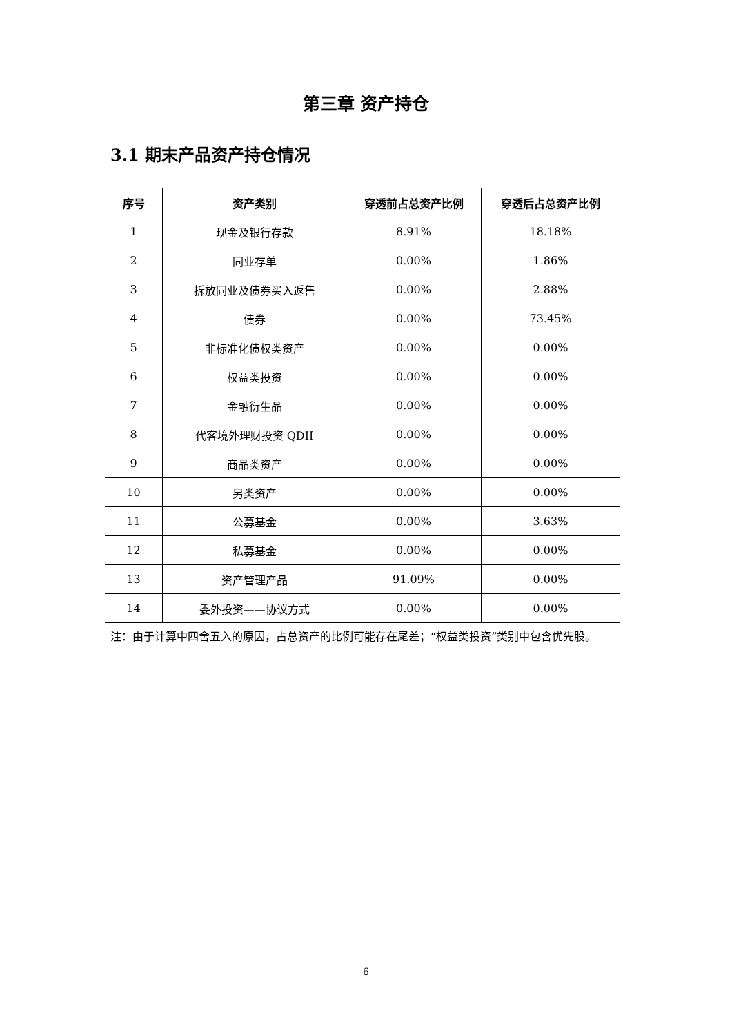第三章 资产持仓
3.1 期末产品资产持仓情况
| 序号 | 资产类别 | 穿透前占总资产比例 | 穿透后占总资产比例 |
| --- | --- | --- | --- |
| 1 | 现金及银行存款 | 8.91% | 18.18% |
| 2 | 同业存单 | 0.00% | 1.86% |
| 3 | 拆放同业及债券买入返售 | 0.00% | 2.88% |
| 4 | 债券 | 0.00% | 73.45% |
| 5 | 非标准化债权类资产 | 0.00% | 0.00% |
| 6 | 权益类投资 | 0.00% | 0.00% |
| 7 | 金融衍生品 | 0.00% | 0.00% |
| 8 | 代客境外理财投资 QDII | 0.00% | 0.00% |
| 9 | 商品类资产 | 0.00% | 0.00% |
| 10 | 另类资产 | 0.00% | 0.00% |
| 11 | 公募基金 | 0.00% | 3.63% |
| 12 | 私募基金 | 0.00% | 0.00% |
| 13 | 资产管理产品 | 91.09% | 0.00% |
| 14 | 委外投资——协议方式 | 0.00% | 0.00% |
注：由于计算中四舍五入的原因，占总资产的比例可能存在尾差；“权益类投资”类别中包含优先股。
6